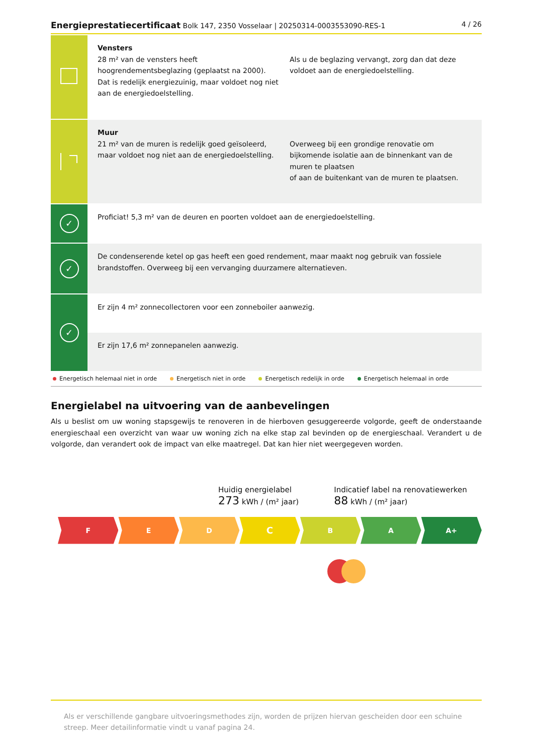Energieprestatiecertificaat Bolk 147, 2350 Vosselaar | 20250314-0003553090-RES-1 4 / 26
Vensters
28 m² van de vensters heeft hoogrendementsbeglazing (geplaatst na 2000). Dat is redelijk energiezuinig, maar voldoet nog niet aan de energiedoelstelling.
Als u de beglazing vervangt, zorg dan dat deze voldoet aan de energiedoelstelling.
Muur
21 m² van de muren is redelijk goed geïsoleerd, maar voldoet nog niet aan de energiedoelstelling.
Overweeg bij een grondige renovatie om bijkomende isolatie aan de binnenkant van de muren te plaatsen
of aan de buitenkant van de muren te plaatsen.
✓
Proficiat! 5,3 m² van de deuren en poorten voldoet aan de energiedoelstelling.
✓
De condenserende ketel op gas heeft een goed rendement, maar maakt nog gebruik van fossiele brandstoffen. Overweeg bij een vervanging duurzamere alternatieven.
✓
Er zijn 4 m² zonnecollectoren voor een zonneboiler aanwezig.
Er zijn 17,6 m² zonnepanelen aanwezig.
Energetisch helemaal niet in orde Energetisch niet in orde Energetisch redelijk in orde Energetisch helemaal in orde
Energielabel na uitvoering van de aanbevelingen
Als u beslist om uw woning stapsgewijs te renoveren in de hierboven gesuggereerde volgorde, geeft de onderstaande energieschaal een overzicht van waar uw woning zich na elke stap zal bevinden op de energieschaal. Verandert u de volgorde, dan verandert ook de impact van elke maatregel. Dat kan hier niet weergegeven worden.
Huidig energielabel
273 kWh / (m² jaar)
Indicatief label na renovatiewerken
88 kWh / (m² jaar)
F E D
C
B A A+
Als er verschillende gangbare uitvoeringsmethodes zijn, worden de prijzen hiervan gescheiden door een schuine streep. Meer detailinformatie vindt u vanaf pagina 24.